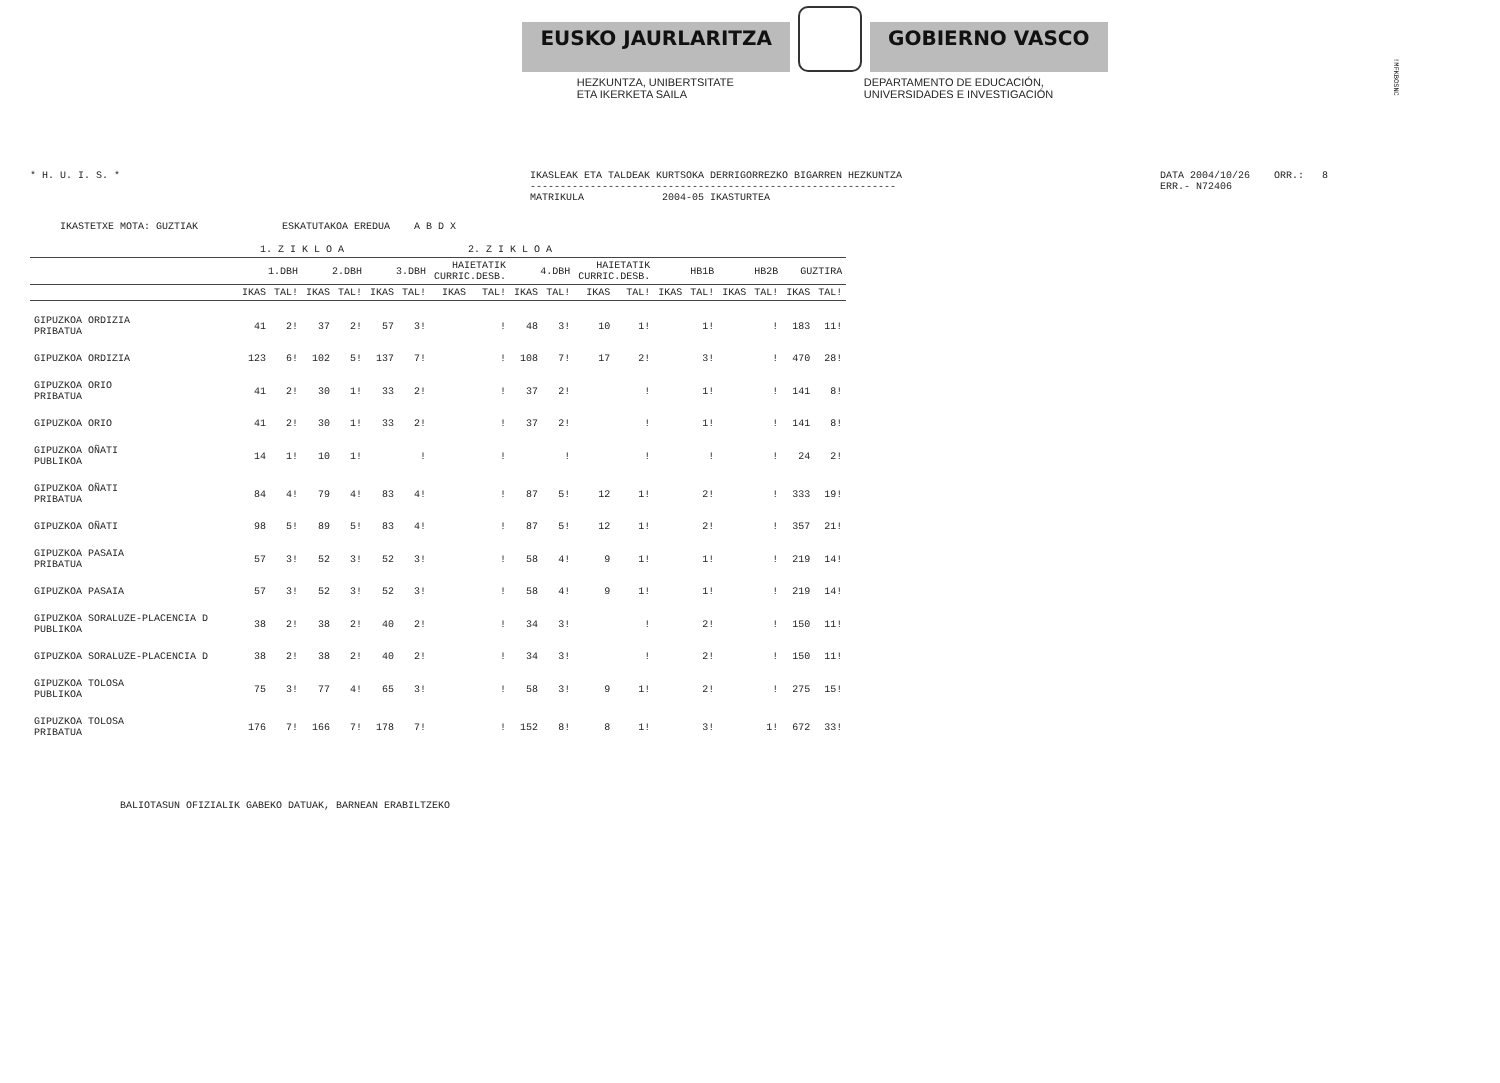!MFKBOSNC
EUSKO JAURLARITZA GOBIERNO VASCO
HEZKUNTZA, UNIBERTSITATE
ETA IKERKETA SAILA
DEPARTAMENTO DE EDUCACIÓN,
UNIVERSIDADES E INVESTIGACIÓN
* H. U. I. S. * IKASLEAK ETA TALDEAK KURTSOKA DERRIGORREZKO BIGARREN HEZKUNTZA
-------------------------------------------------------------
MATRIKULA 2004-05 IKASTURTEA
DATA 2004/10/26 ORR.: 8
ERR.- N72406
IKASTETXE MOTA: GUZTIAK ESKATUTAKOA EREDUA A B D X
| | 1. Z I K L O A | | | | 2. Z I K L O A | | | | | | | | | | | | | |
| --- | --- | --- | --- | --- | --- | --- | --- | --- | --- | --- | --- | --- | --- | --- | --- | --- | --- | --- |
| | 1.DBH | | 2.DBH | | 3.DBH | | HAIETATIK CURRIC.DESB. | | 4.DBH | | HAIETATIK CURRIC.DESB. | | HB1B | | HB2B | | GUZTIRA | |
| | IKAS | TAL! | IKAS | TAL! | IKAS | TAL! | IKAS | TAL! | IKAS | TAL! | IKAS | TAL! | IKAS | TAL! | IKAS | TAL! | IKAS | TAL! |
| GIPUZKOA ORDIZIA PRIBATUA | 41 | 2! | 37 | 2! | 57 | 3! | | ! | 48 | 3! | 10 | 1! | | 1! | | ! | 183 | 11! |
| GIPUZKOA ORDIZIA | 123 | 6! | 102 | 5! | 137 | 7! | | ! | 108 | 7! | 17 | 2! | | 3! | | ! | 470 | 28! |
| GIPUZKOA ORIO PRIBATUA | 41 | 2! | 30 | 1! | 33 | 2! | | ! | 37 | 2! | | ! | | 1! | | ! | 141 | 8! |
| GIPUZKOA ORIO | 41 | 2! | 30 | 1! | 33 | 2! | | ! | 37 | 2! | | ! | | 1! | | ! | 141 | 8! |
| GIPUZKOA OÑATI PUBLIKOA | 14 | 1! | 10 | 1! | | ! | | ! | | ! | | ! | | ! | | ! | 24 | 2! |
| GIPUZKOA OÑATI PRIBATUA | 84 | 4! | 79 | 4! | 83 | 4! | | ! | 87 | 5! | 12 | 1! | | 2! | | ! | 333 | 19! |
| GIPUZKOA OÑATI | 98 | 5! | 89 | 5! | 83 | 4! | | ! | 87 | 5! | 12 | 1! | | 2! | | ! | 357 | 21! |
| GIPUZKOA PASAIA PRIBATUA | 57 | 3! | 52 | 3! | 52 | 3! | | ! | 58 | 4! | 9 | 1! | | 1! | | ! | 219 | 14! |
| GIPUZKOA PASAIA | 57 | 3! | 52 | 3! | 52 | 3! | | ! | 58 | 4! | 9 | 1! | | 1! | | ! | 219 | 14! |
| GIPUZKOA SORALUZE-PLACENCIA D PUBLIKOA | 38 | 2! | 38 | 2! | 40 | 2! | | ! | 34 | 3! | | ! | | 2! | | ! | 150 | 11! |
| GIPUZKOA SORALUZE-PLACENCIA D | 38 | 2! | 38 | 2! | 40 | 2! | | ! | 34 | 3! | | ! | | 2! | | ! | 150 | 11! |
| GIPUZKOA TOLOSA PUBLIKOA | 75 | 3! | 77 | 4! | 65 | 3! | | ! | 58 | 3! | 9 | 1! | | 2! | | ! | 275 | 15! |
| GIPUZKOA TOLOSA PRIBATUA | 176 | 7! | 166 | 7! | 178 | 7! | | ! | 152 | 8! | 8 | 1! | | 3! | | 1! | 672 | 33! |
BALIOTASUN OFIZIALIK GABEKO DATUAK, BARNEAN ERABILTZEKO